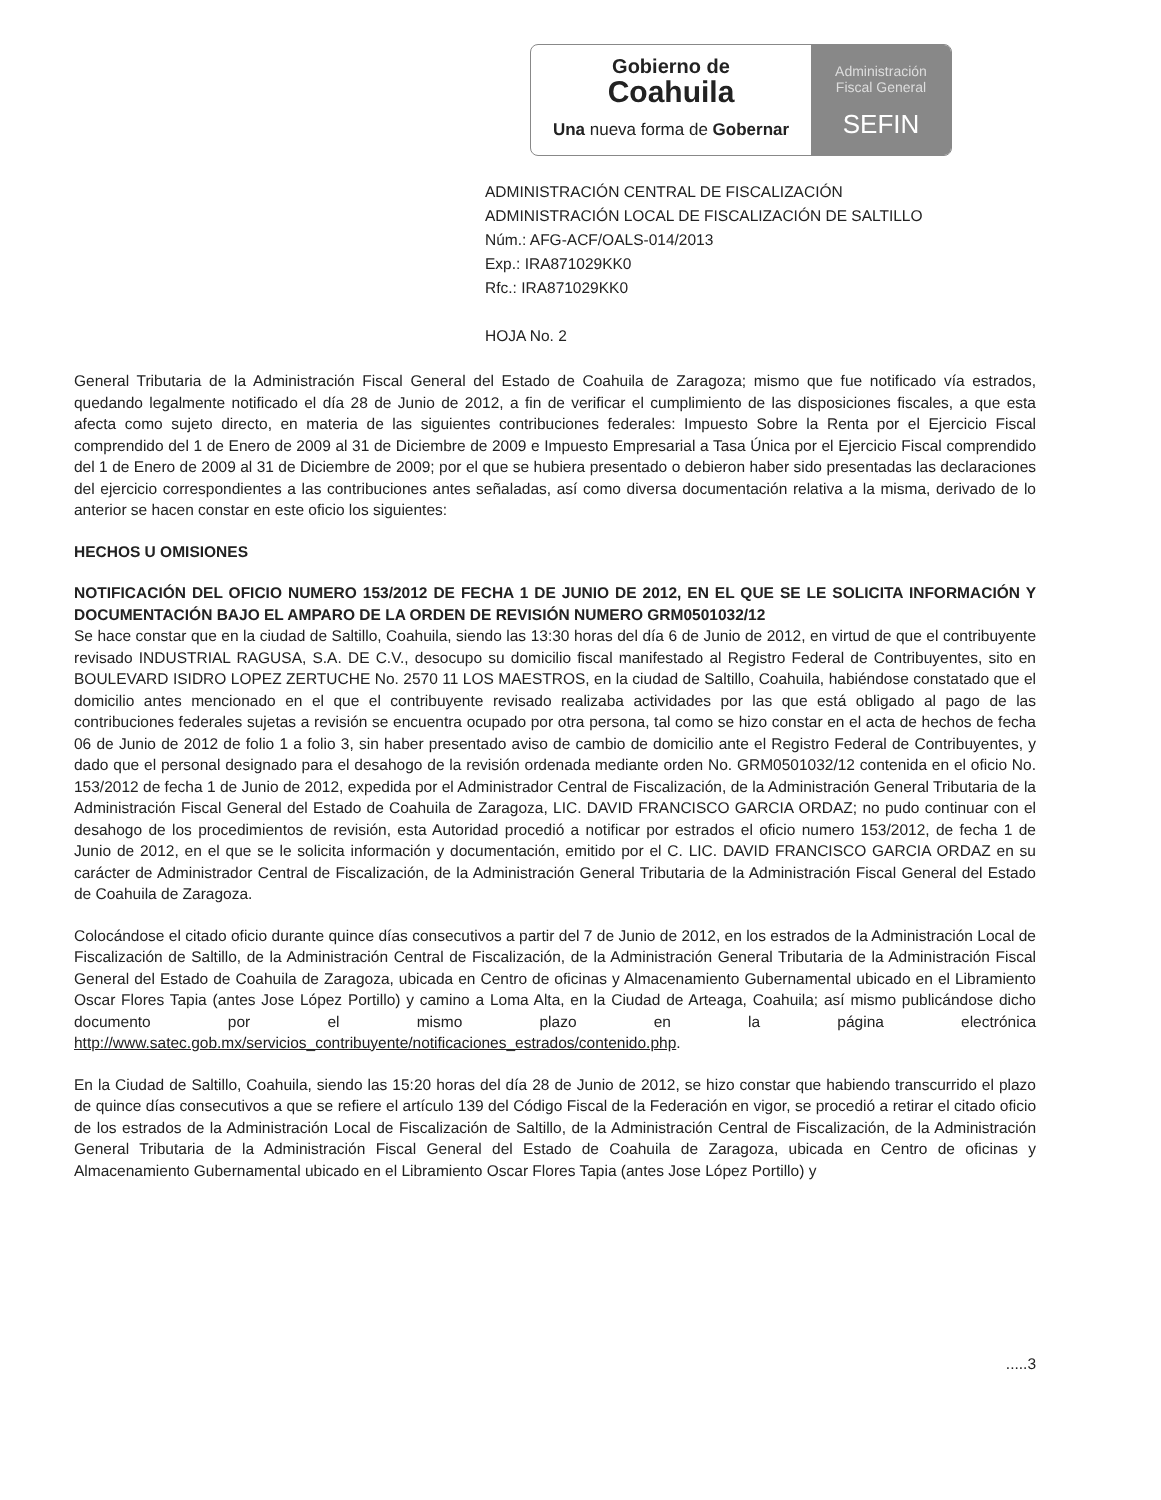Gobierno de
Coahuila
Una nueva forma de Gobernar
Administración
Fiscal General
SEFIN
ADMINISTRACIÓN CENTRAL DE FISCALIZACIÓN
ADMINISTRACIÓN LOCAL DE FISCALIZACIÓN DE SALTILLO
Núm.: AFG-ACF/OALS-014/2013
Exp.: IRA871029KK0
Rfc.: IRA871029KK0
HOJA No. 2
General Tributaria de la Administración Fiscal General del Estado de Coahuila de Zaragoza; mismo que fue notificado vía estrados, quedando legalmente notificado el día 28 de Junio de 2012, a fin de verificar el cumplimiento de las disposiciones fiscales, a que esta afecta como sujeto directo, en materia de las siguientes contribuciones federales: Impuesto Sobre la Renta por el Ejercicio Fiscal comprendido del 1 de Enero de 2009 al 31 de Diciembre de 2009 e Impuesto Empresarial a Tasa Única por el Ejercicio Fiscal comprendido del 1 de Enero de 2009 al 31 de Diciembre de 2009; por el que se hubiera presentado o debieron haber sido presentadas las declaraciones del ejercicio correspondientes a las contribuciones antes señaladas, así como diversa documentación relativa a la misma, derivado de lo anterior se hacen constar en este oficio los siguientes:
HECHOS U OMISIONES
NOTIFICACIÓN DEL OFICIO NUMERO 153/2012 DE FECHA 1 DE JUNIO DE 2012, EN EL QUE SE LE SOLICITA INFORMACIÓN Y DOCUMENTACIÓN BAJO EL AMPARO DE LA ORDEN DE REVISIÓN NUMERO GRM0501032/12
Se hace constar que en la ciudad de Saltillo, Coahuila, siendo las 13:30 horas del día 6 de Junio de 2012, en virtud de que el contribuyente revisado INDUSTRIAL RAGUSA, S.A. DE C.V., desocupo su domicilio fiscal manifestado al Registro Federal de Contribuyentes, sito en BOULEVARD ISIDRO LOPEZ ZERTUCHE No. 2570 11 LOS MAESTROS, en la ciudad de Saltillo, Coahuila, habiéndose constatado que el domicilio antes mencionado en el que el contribuyente revisado realizaba actividades por las que está obligado al pago de las contribuciones federales sujetas a revisión se encuentra ocupado por otra persona, tal como se hizo constar en el acta de hechos de fecha 06 de Junio de 2012 de folio 1 a folio 3, sin haber presentado aviso de cambio de domicilio ante el Registro Federal de Contribuyentes, y dado que el personal designado para el desahogo de la revisión ordenada mediante orden No. GRM0501032/12 contenida en el oficio No. 153/2012 de fecha 1 de Junio de 2012, expedida por el Administrador Central de Fiscalización, de la Administración General Tributaria de la Administración Fiscal General del Estado de Coahuila de Zaragoza, LIC. DAVID FRANCISCO GARCIA ORDAZ; no pudo continuar con el desahogo de los procedimientos de revisión, esta Autoridad procedió a notificar por estrados el oficio numero 153/2012, de fecha 1 de Junio de 2012, en el que se le solicita información y documentación, emitido por el C. LIC. DAVID FRANCISCO GARCIA ORDAZ en su carácter de Administrador Central de Fiscalización, de la Administración General Tributaria de la Administración Fiscal General del Estado de Coahuila de Zaragoza.
Colocándose el citado oficio durante quince días consecutivos a partir del 7 de Junio de 2012, en los estrados de la Administración Local de Fiscalización de Saltillo, de la Administración Central de Fiscalización, de la Administración General Tributaria de la Administración Fiscal General del Estado de Coahuila de Zaragoza, ubicada en Centro de oficinas y Almacenamiento Gubernamental ubicado en el Libramiento Oscar Flores Tapia (antes Jose López Portillo) y camino a Loma Alta, en la Ciudad de Arteaga, Coahuila; así mismo publicándose dicho documento por el mismo plazo en la página electrónica http://www.satec.gob.mx/servicios_contribuyente/notificaciones_estrados/contenido.php.
En la Ciudad de Saltillo, Coahuila, siendo las 15:20 horas del día 28 de Junio de 2012, se hizo constar que habiendo transcurrido el plazo de quince días consecutivos a que se refiere el artículo 139 del Código Fiscal de la Federación en vigor, se procedió a retirar el citado oficio de los estrados de la Administración Local de Fiscalización de Saltillo, de la Administración Central de Fiscalización, de la Administración General Tributaria de la Administración Fiscal General del Estado de Coahuila de Zaragoza, ubicada en Centro de oficinas y Almacenamiento Gubernamental ubicado en el Libramiento Oscar Flores Tapia (antes Jose López Portillo) y
.....3